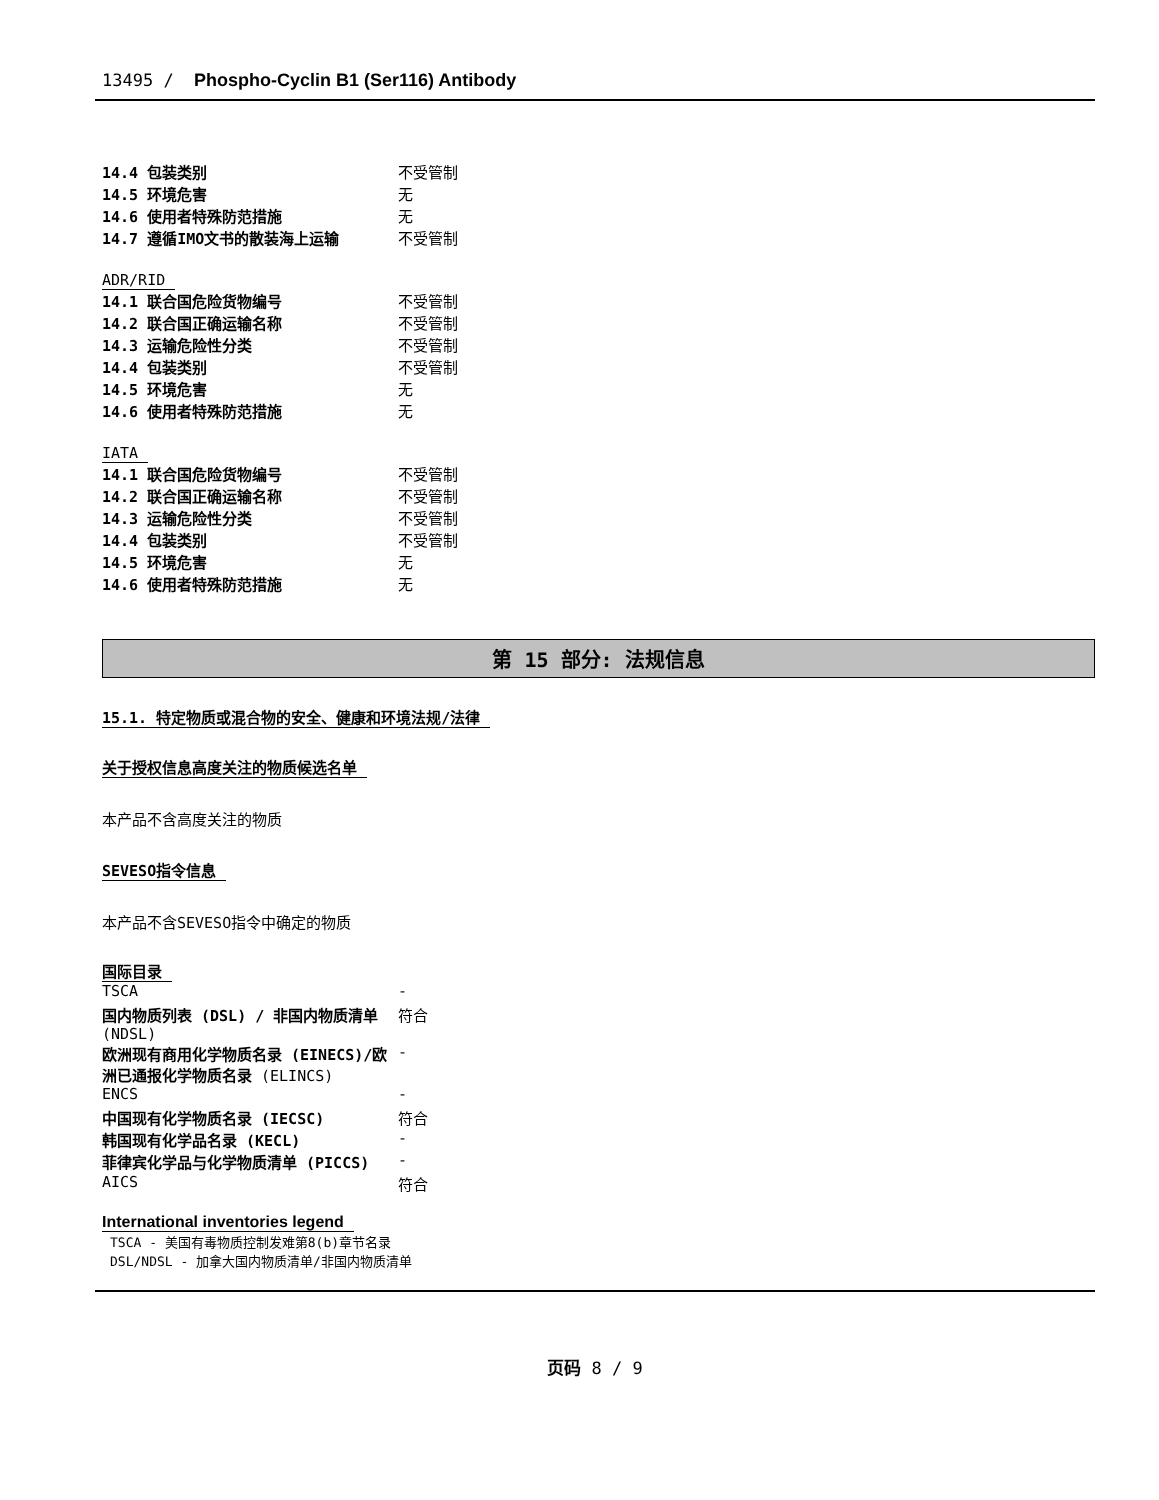13495 / Phospho-Cyclin B1 (Ser116) Antibody
| 14.4 包装类别 | 不受管制 |
| 14.5 环境危害 | 无 |
| 14.6 使用者特殊防范措施 | 无 |
| 14.7 遵循IMO文书的散装海上运输 | 不受管制 |
ADR/RID
| 14.1 联合国危险货物编号 | 不受管制 |
| 14.2 联合国正确运输名称 | 不受管制 |
| 14.3 运输危险性分类 | 不受管制 |
| 14.4 包装类别 | 不受管制 |
| 14.5 环境危害 | 无 |
| 14.6 使用者特殊防范措施 | 无 |
IATA
| 14.1 联合国危险货物编号 | 不受管制 |
| 14.2 联合国正确运输名称 | 不受管制 |
| 14.3 运输危险性分类 | 不受管制 |
| 14.4 包装类别 | 不受管制 |
| 14.5 环境危害 | 无 |
| 14.6 使用者特殊防范措施 | 无 |
第 15 部分: 法规信息
15.1. 特定物质或混合物的安全、健康和环境法规/法律
关于授权信息高度关注的物质候选名单
本产品不含高度关注的物质
SEVESO指令信息
本产品不含SEVESO指令中确定的物质
国际目录
| TSCA | - |
| 国内物质列表 (DSL) / 非国内物质清单 (NDSL) | 符合 |
| 欧洲现有商用化学物质名录 (EINECS)/欧洲已通报化学物质名录 (ELINCS) | - |
| ENCS | - |
| 中国现有化学物质名录 (IECSC) | 符合 |
| 韩国现有化学品名录 (KECL) | - |
| 菲律宾化学品与化学物质清单 (PICCS) | - |
| AICS | 符合 |
International inventories legend
TSCA - 美国有毒物质控制发难第8(b)章节名录
DSL/NDSL - 加拿大国内物质清单/非国内物质清单
页码 8 / 9